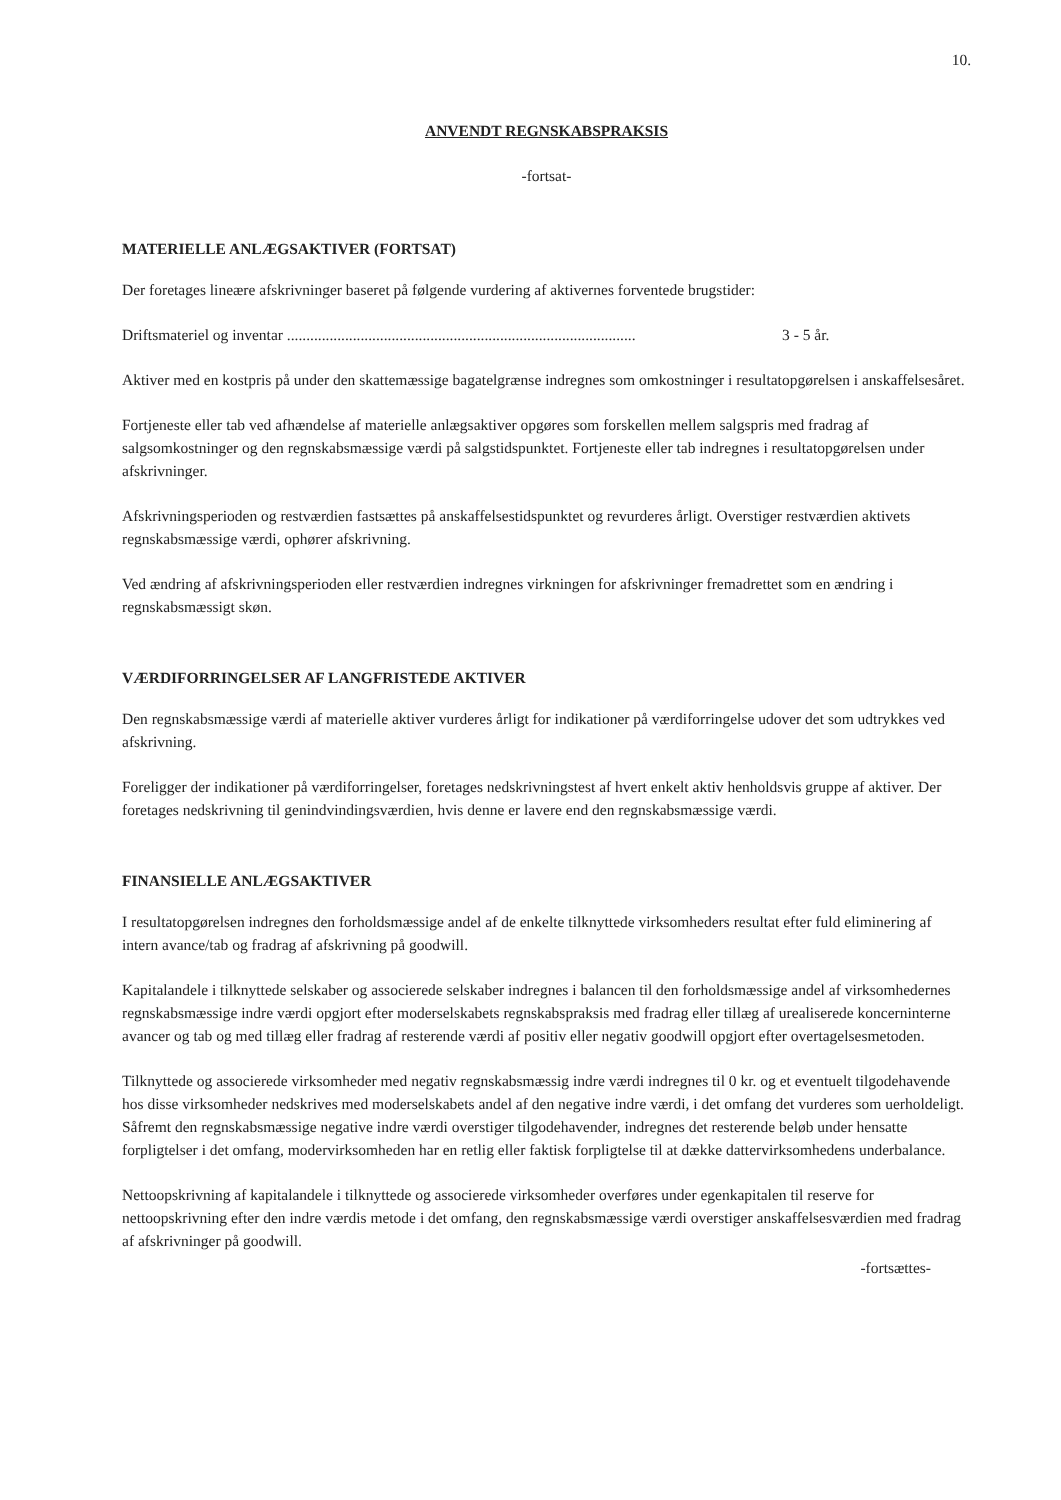10.
ANVENDT REGNSKABSPRAKSIS
-fortsat-
MATERIELLE ANLÆGSAKTIVER (FORTSAT)
Der foretages lineære afskrivninger baseret på følgende vurdering af aktivernes forventede brugstider:
Driftsmateriel og inventar .......................................................................................... 3 - 5 år.
Aktiver med en kostpris på under den skattemæssige bagatelgrænse indregnes som omkostninger i resultatopgørelsen i anskaffelsesåret.
Fortjeneste eller tab ved afhændelse af materielle anlægsaktiver opgøres som forskellen mellem salgspris med fradrag af salgsomkostninger og den regnskabsmæssige værdi på salgstidspunktet. Fortjeneste eller tab indregnes i resultatopgørelsen under afskrivninger.
Afskrivningsperioden og restværdien fastsættes på anskaffelsestidspunktet og revurderes årligt. Overstiger restværdien aktivets regnskabsmæssige værdi, ophører afskrivning.
Ved ændring af afskrivningsperioden eller restværdien indregnes virkningen for afskrivninger fremadrettet som en ændring i regnskabsmæssigt skøn.
VÆRDIFORRINGELSER AF LANGFRISTEDE AKTIVER
Den regnskabsmæssige værdi af materielle aktiver vurderes årligt for indikationer på værdiforringelse udover det som udtrykkes ved afskrivning.
Foreligger der indikationer på værdiforringelser, foretages nedskrivningstest af hvert enkelt aktiv henholdsvis gruppe af aktiver. Der foretages nedskrivning til genindvindingsværdien, hvis denne er lavere end den regnskabsmæssige værdi.
FINANSIELLE ANLÆGSAKTIVER
I resultatopgørelsen indregnes den forholdsmæssige andel af de enkelte tilknyttede virksomheders resultat efter fuld eliminering af intern avance/tab og fradrag af afskrivning på goodwill.
Kapitalandele i tilknyttede selskaber og associerede selskaber indregnes i balancen til den forholdsmæssige andel af virksomhedernes regnskabsmæssige indre værdi opgjort efter moderselskabets regnskabspraksis med fradrag eller tillæg af urealiserede koncerninterne avancer og tab og med tillæg eller fradrag af resterende værdi af positiv eller negativ goodwill opgjort efter overtagelsesmetoden.
Tilknyttede og associerede virksomheder med negativ regnskabsmæssig indre værdi indregnes til 0 kr. og et eventuelt tilgodehavende hos disse virksomheder nedskrives med moderselskabets andel af den negative indre værdi, i det omfang det vurderes som uerholdeligt. Såfremt den regnskabsmæssige negative indre værdi overstiger tilgodehavender, indregnes det resterende beløb under hensatte forpligtelser i det omfang, modervirksomheden har en retlig eller faktisk forpligtelse til at dække dattervirksomhedens underbalance.
Nettoopskrivning af kapitalandele i tilknyttede og associerede virksomheder overføres under egenkapitalen til reserve for nettoopskrivning efter den indre værdis metode i det omfang, den regnskabsmæssige værdi overstiger anskaffelsesværdien med fradrag af afskrivninger på goodwill.
-fortsættes-